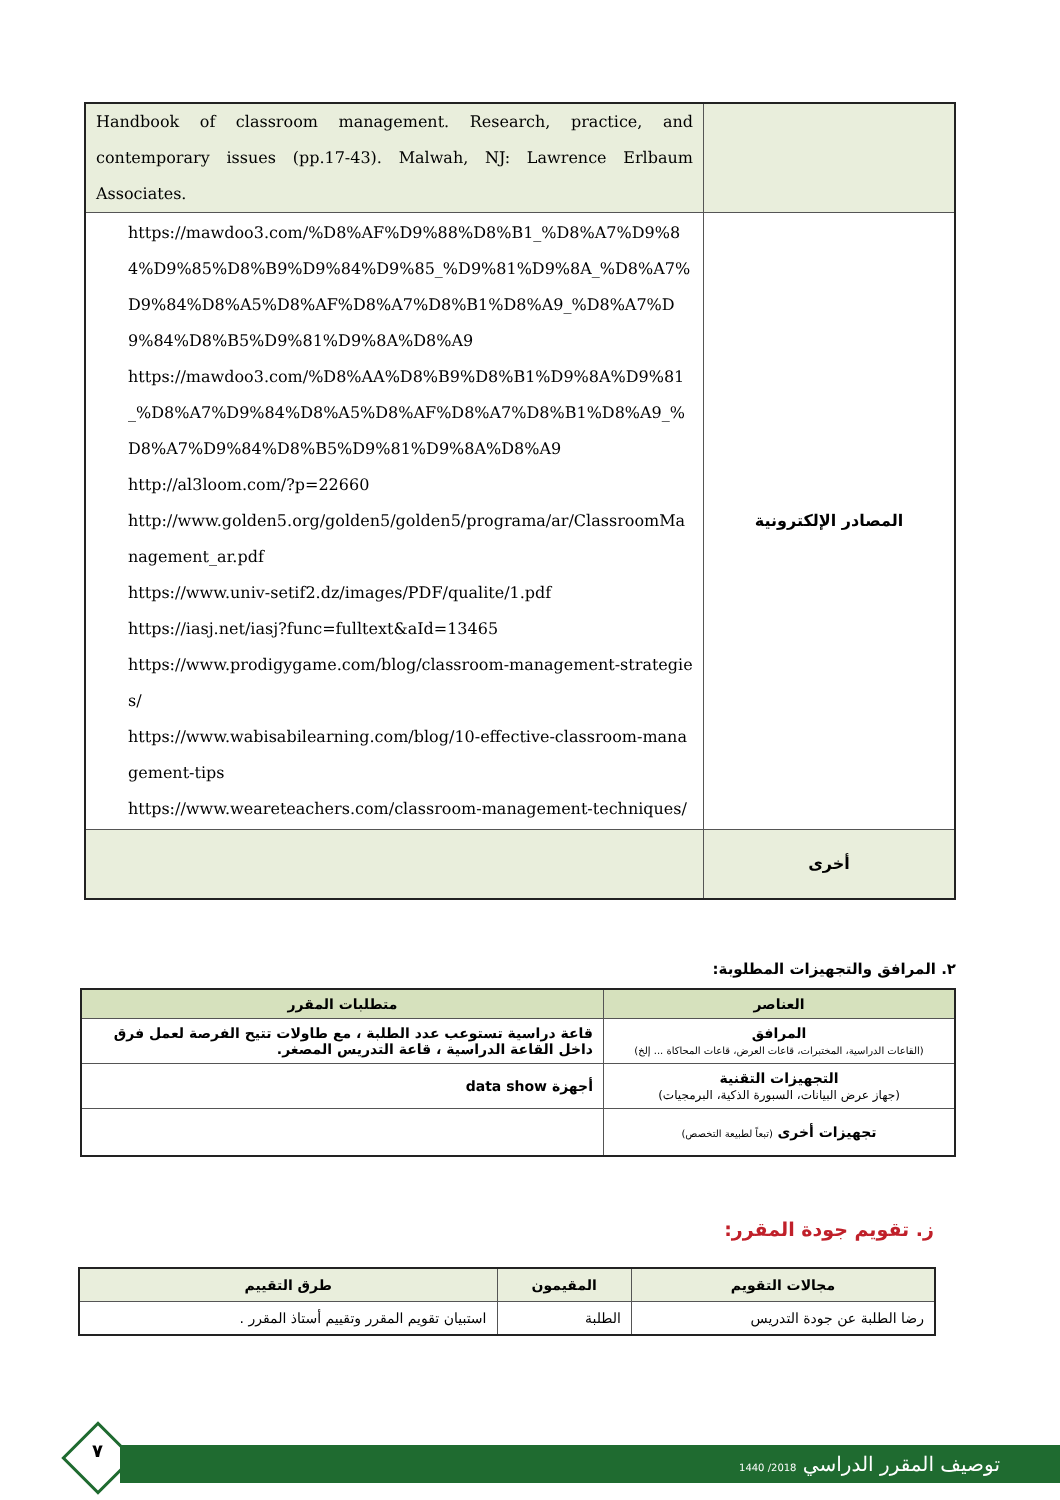| Handbook of classroom management. Research, practice, and contemporary issues (pp.17-43). Malwah, NJ: Lawrence Erlbaum Associates. | |
| https://mawdoo3.com/%D8%AF%D9%88%D8%B1_%D8%A7%D9%84%D9%85%D8%B9%D9%84%D9%85_%D9%81%D9%8A_%D8%A7%D9%84%D8%A5%D8%AF%D8%A7%D8%B1%D8%A9_%D8%A7%D9%84%D8%B5%D9%81%D9%8A%D8%A9 https://mawdoo3.com/%D8%AA%D8%B9%D8%B1%D9%8A%D9%81_%D8%A7%D9%84%D8%A5%D8%AF%D8%A7%D8%B1%D8%A9_%D8%A7%D9%84%D8%B5%D9%81%D9%8A%D8%A9 http://al3loom.com/?p=22660 http://www.golden5.org/golden5/golden5/programa/ar/ClassroomManagement_ar.pdf https://www.univ-setif2.dz/images/PDF/qualite/1.pdf https://iasj.net/iasj?func=fulltext&aId=13465 https://www.prodigygame.com/blog/classroom-management-strategies/ https://www.wabisabilearning.com/blog/10-effective-classroom-management-tips https://www.weareteachers.com/classroom-management-techniques/ | المصادر الإلكترونية |
| | أخرى |
٢. المرافق والتجهيزات المطلوبة:
| العناصر | متطلبات المقرر |
| --- | --- |
| المرافق (القاعات الدراسية، المختبرات، قاعات العرض، قاعات المحاكاة ... إلخ) | قاعة دراسية تستوعب عدد الطلبة ، مع طاولات تتيح الفرصة لعمل فرق داخل القاعة الدراسية ، قاعة التدريس المصغر. |
| التجهيزات التقنية (جهاز عرض البيانات، السبورة الذكية، البرمجيات) | أجهزة data show |
| تجهيزات أخرى (تبعاً لطبيعة التخصص) | |
ز. تقويم جودة المقرر:
| مجالات التقويم | المقيمون | طرق التقييم |
| --- | --- | --- |
| رضا الطلبة عن جودة التدريس | الطلبة | استبيان تقويم المقرر وتقييم أستاذ المقرر . |
٧ توصيف المقرر الدراسي 2018/ 1440